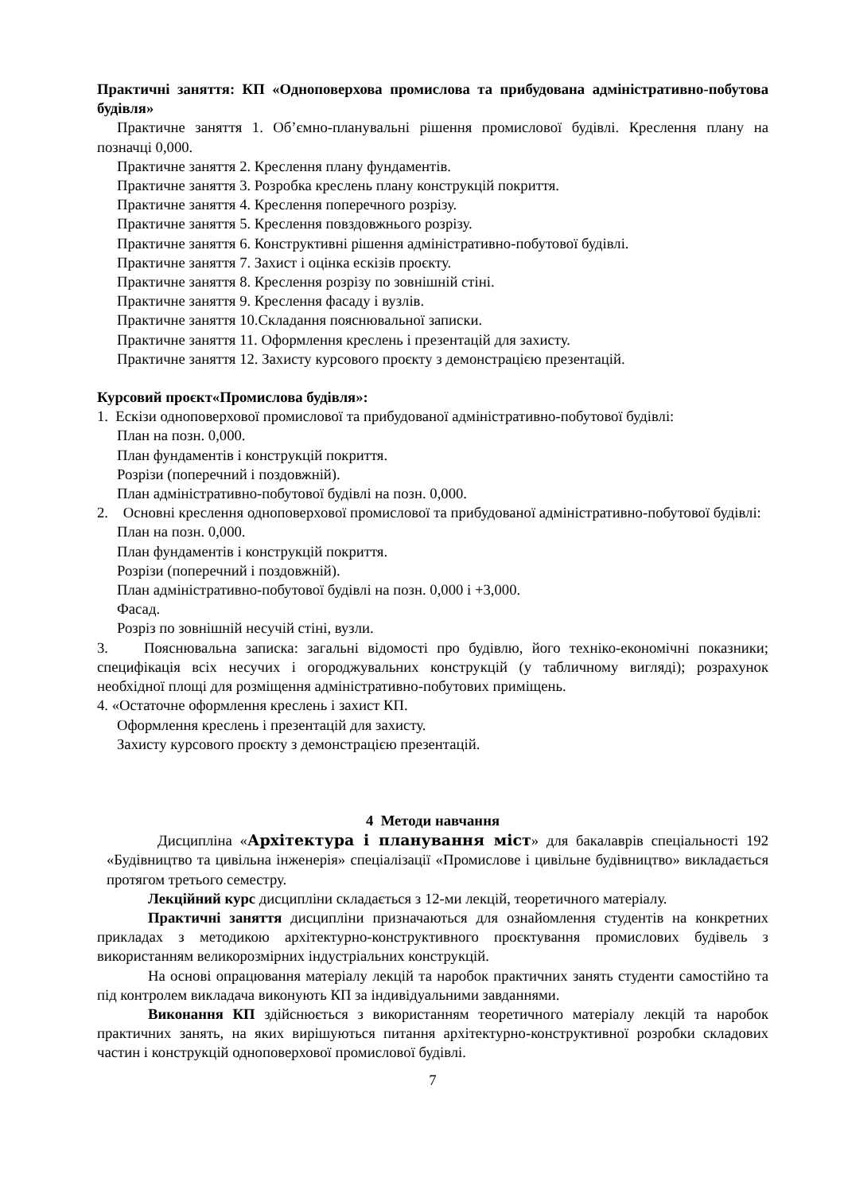Практичні заняття: КП «Одноповерхова промислова та прибудована адміністративно-побутова будівля»
Практичне заняття 1. Об’ємно-планувальні рішення промислової будівлі. Креслення плану на позначці 0,000.
Практичне заняття 2. Креслення плану фундаментів.
Практичне заняття 3. Розробка креслень плану конструкцій покриття.
Практичне заняття 4. Креслення поперечного розрізу.
Практичне заняття 5. Креслення повздовжнього розрізу.
Практичне заняття 6. Конструктивні рішення адміністративно-побутової будівлі.
Практичне заняття 7. Захист і оцінка ескізів проєкту.
Практичне заняття 8. Креслення розрізу по зовнішній стіні.
Практичне заняття 9. Креслення фасаду і вузлів.
Практичне заняття 10.Складання пояснювальної записки.
Практичне заняття 11. Оформлення креслень і презентацій для захисту.
Практичне заняття 12. Захисту курсового проєкту з демонстрацією презентацій.
Курсовий проєкт«Промислова будівля»:
1. Ескізи одноповерхової промислової та прибудованої адміністративно-побутової будівлі:
План на позн. 0,000.
План фундаментів і конструкцій покриття.
Розрізи (поперечний і поздовжній).
План адміністративно-побутової будівлі на позн. 0,000.
2. Основні креслення одноповерхової промислової та прибудованої адміністративно-побутової будівлі:
План на позн. 0,000.
План фундаментів і конструкцій покриття.
Розрізи (поперечний і поздовжній).
План адміністративно-побутової будівлі на позн. 0,000 і +3,000.
Фасад.
Розріз по зовнішній несучій стіні, вузли.
3. Пояснювальна записка: загальні відомості про будівлю, його техніко-економічні показники; специфікація всіх несучих і огороджувальних конструкцій (у табличному вигляді); розрахунок необхідної площі для розміщення адміністративно-побутових приміщень.
4. «Остаточне оформлення креслень і захист КП.
Оформлення креслень і презентацій для захисту.
Захисту курсового проєкту з демонстрацією презентацій.
4 Методи навчання
Дисципліна «Архітектура і планування міст» для бакалаврів спеціальності 192 «Будівництво та цивільна інженерія» спеціалізації «Промислове і цивільне будівництво» викладається протягом третього семестру.
Лекційний курс дисципліни складається з 12-ми лекцій, теоретичного матеріалу.
Практичні заняття дисципліни призначаються для ознайомлення студентів на конкретних прикладах з методикою архітектурно-конструктивного проєктування промислових будівель з використанням великорозмірних індустріальних конструкцій.
На основі опрацювання матеріалу лекцій та наробок практичних занять студенти самостійно та під контролем викладача виконують КП за індивідуальними завданнями.
Виконання КП здійснюється з використанням теоретичного матеріалу лекцій та наробок практичних занять, на яких вирішуються питання архітектурно-конструктивної розробки складових частин і конструкцій одноповерхової промислової будівлі.
7